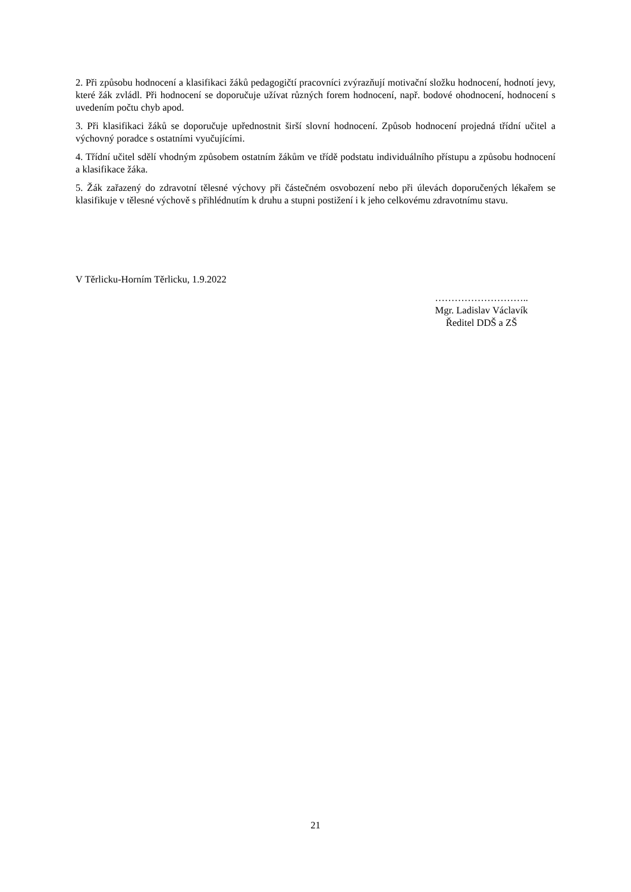2. Při způsobu hodnocení a klasifikaci žáků pedagogičtí pracovníci zvýrazňují motivační složku hodnocení, hodnotí jevy, které žák zvládl. Při hodnocení se doporučuje užívat různých forem hodnocení, např. bodové ohodnocení, hodnocení s uvedením počtu chyb apod.
3. Při klasifikaci žáků se doporučuje upřednostnit širší slovní hodnocení. Způsob hodnocení projedná třídní učitel a výchovný poradce s ostatními vyučujícími.
4. Třídní učitel sdělí vhodným způsobem ostatním žákům ve třídě podstatu individuálního přístupu a způsobu hodnocení a klasifikace žáka.
5. Žák zařazený do zdravotní tělesné výchovy při částečném osvobození nebo při úlevách doporučených lékařem se klasifikuje v tělesné výchově s přihlédnutím k druhu a stupni postižení i k jeho celkovému zdravotnímu stavu.
V Těrlicku-Horním Těrlicku, 1.9.2022
………………………..
Mgr. Ladislav Václavík
Ředitel DDŠ a ZŠ
21